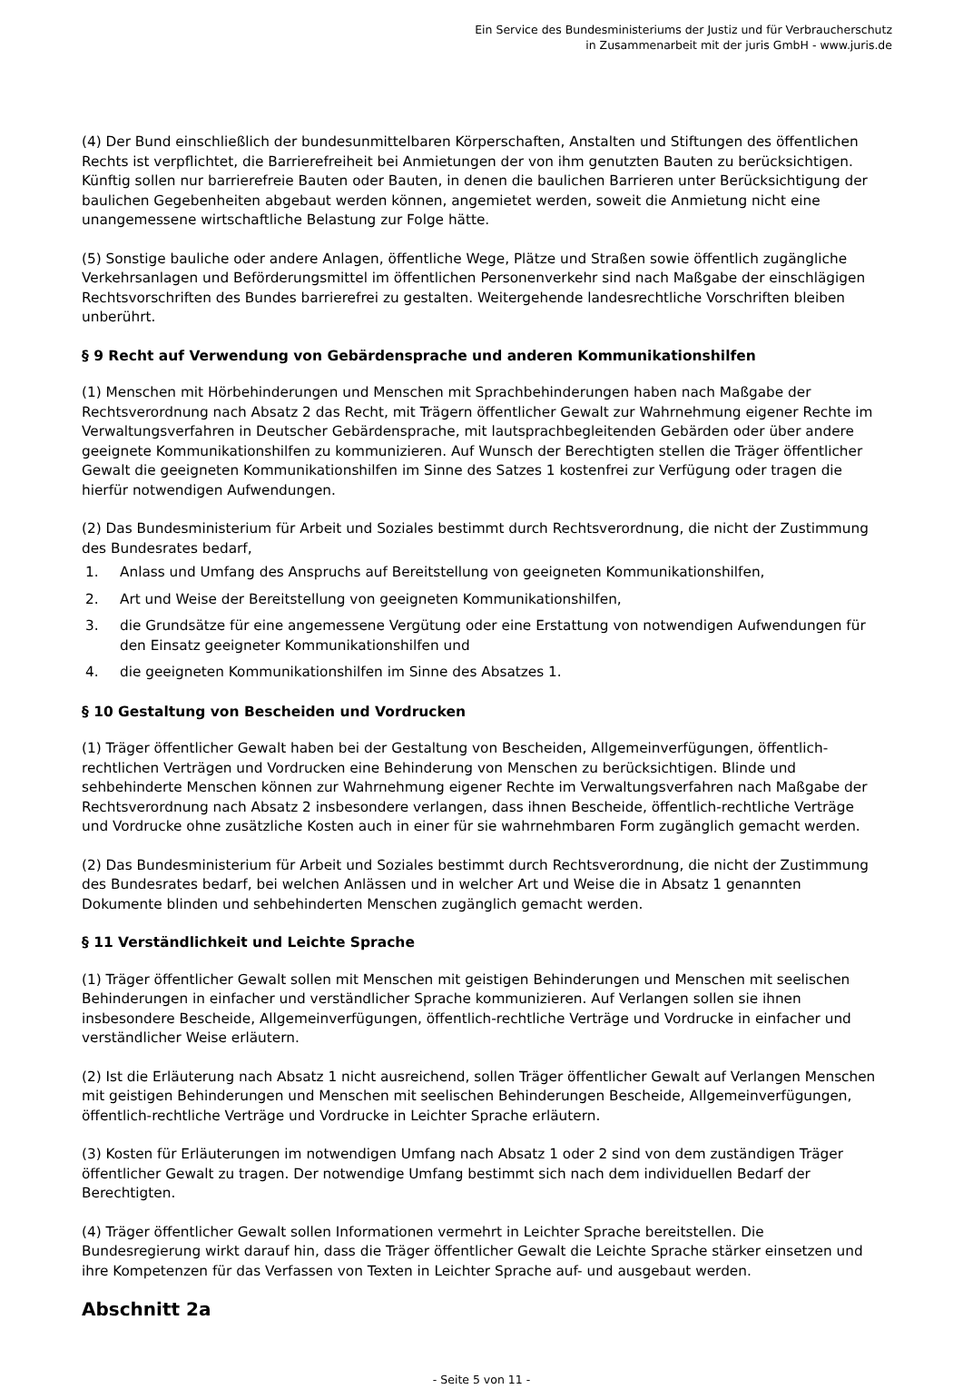Ein Service des Bundesministeriums der Justiz und für Verbraucherschutz
in Zusammenarbeit mit der juris GmbH - www.juris.de
(4) Der Bund einschließlich der bundesunmittelbaren Körperschaften, Anstalten und Stiftungen des öffentlichen Rechts ist verpflichtet, die Barrierefreiheit bei Anmietungen der von ihm genutzten Bauten zu berücksichtigen. Künftig sollen nur barrierefreie Bauten oder Bauten, in denen die baulichen Barrieren unter Berücksichtigung der baulichen Gegebenheiten abgebaut werden können, angemietet werden, soweit die Anmietung nicht eine unangemessene wirtschaftliche Belastung zur Folge hätte.
(5) Sonstige bauliche oder andere Anlagen, öffentliche Wege, Plätze und Straßen sowie öffentlich zugängliche Verkehrsanlagen und Beförderungsmittel im öffentlichen Personenverkehr sind nach Maßgabe der einschlägigen Rechtsvorschriften des Bundes barrierefrei zu gestalten. Weitergehende landesrechtliche Vorschriften bleiben unberührt.
§ 9 Recht auf Verwendung von Gebärdensprache und anderen Kommunikationshilfen
(1) Menschen mit Hörbehinderungen und Menschen mit Sprachbehinderungen haben nach Maßgabe der Rechtsverordnung nach Absatz 2 das Recht, mit Trägern öffentlicher Gewalt zur Wahrnehmung eigener Rechte im Verwaltungsverfahren in Deutscher Gebärdensprache, mit lautsprachbegleitenden Gebärden oder über andere geeignete Kommunikationshilfen zu kommunizieren. Auf Wunsch der Berechtigten stellen die Träger öffentlicher Gewalt die geeigneten Kommunikationshilfen im Sinne des Satzes 1 kostenfrei zur Verfügung oder tragen die hierfür notwendigen Aufwendungen.
(2) Das Bundesministerium für Arbeit und Soziales bestimmt durch Rechtsverordnung, die nicht der Zustimmung des Bundesrates bedarf,
1. Anlass und Umfang des Anspruchs auf Bereitstellung von geeigneten Kommunikationshilfen,
2. Art und Weise der Bereitstellung von geeigneten Kommunikationshilfen,
3. die Grundsätze für eine angemessene Vergütung oder eine Erstattung von notwendigen Aufwendungen für den Einsatz geeigneter Kommunikationshilfen und
4. die geeigneten Kommunikationshilfen im Sinne des Absatzes 1.
§ 10 Gestaltung von Bescheiden und Vordrucken
(1) Träger öffentlicher Gewalt haben bei der Gestaltung von Bescheiden, Allgemeinverfügungen, öffentlich-rechtlichen Verträgen und Vordrucken eine Behinderung von Menschen zu berücksichtigen. Blinde und sehbehinderte Menschen können zur Wahrnehmung eigener Rechte im Verwaltungsverfahren nach Maßgabe der Rechtsverordnung nach Absatz 2 insbesondere verlangen, dass ihnen Bescheide, öffentlich-rechtliche Verträge und Vordrucke ohne zusätzliche Kosten auch in einer für sie wahrnehmbaren Form zugänglich gemacht werden.
(2) Das Bundesministerium für Arbeit und Soziales bestimmt durch Rechtsverordnung, die nicht der Zustimmung des Bundesrates bedarf, bei welchen Anlässen und in welcher Art und Weise die in Absatz 1 genannten Dokumente blinden und sehbehinderten Menschen zugänglich gemacht werden.
§ 11 Verständlichkeit und Leichte Sprache
(1) Träger öffentlicher Gewalt sollen mit Menschen mit geistigen Behinderungen und Menschen mit seelischen Behinderungen in einfacher und verständlicher Sprache kommunizieren. Auf Verlangen sollen sie ihnen insbesondere Bescheide, Allgemeinverfügungen, öffentlich-rechtliche Verträge und Vordrucke in einfacher und verständlicher Weise erläutern.
(2) Ist die Erläuterung nach Absatz 1 nicht ausreichend, sollen Träger öffentlicher Gewalt auf Verlangen Menschen mit geistigen Behinderungen und Menschen mit seelischen Behinderungen Bescheide, Allgemeinverfügungen, öffentlich-rechtliche Verträge und Vordrucke in Leichter Sprache erläutern.
(3) Kosten für Erläuterungen im notwendigen Umfang nach Absatz 1 oder 2 sind von dem zuständigen Träger öffentlicher Gewalt zu tragen. Der notwendige Umfang bestimmt sich nach dem individuellen Bedarf der Berechtigten.
(4) Träger öffentlicher Gewalt sollen Informationen vermehrt in Leichter Sprache bereitstellen. Die Bundesregierung wirkt darauf hin, dass die Träger öffentlicher Gewalt die Leichte Sprache stärker einsetzen und ihre Kompetenzen für das Verfassen von Texten in Leichter Sprache auf- und ausgebaut werden.
Abschnitt 2a
- Seite 5 von 11 -